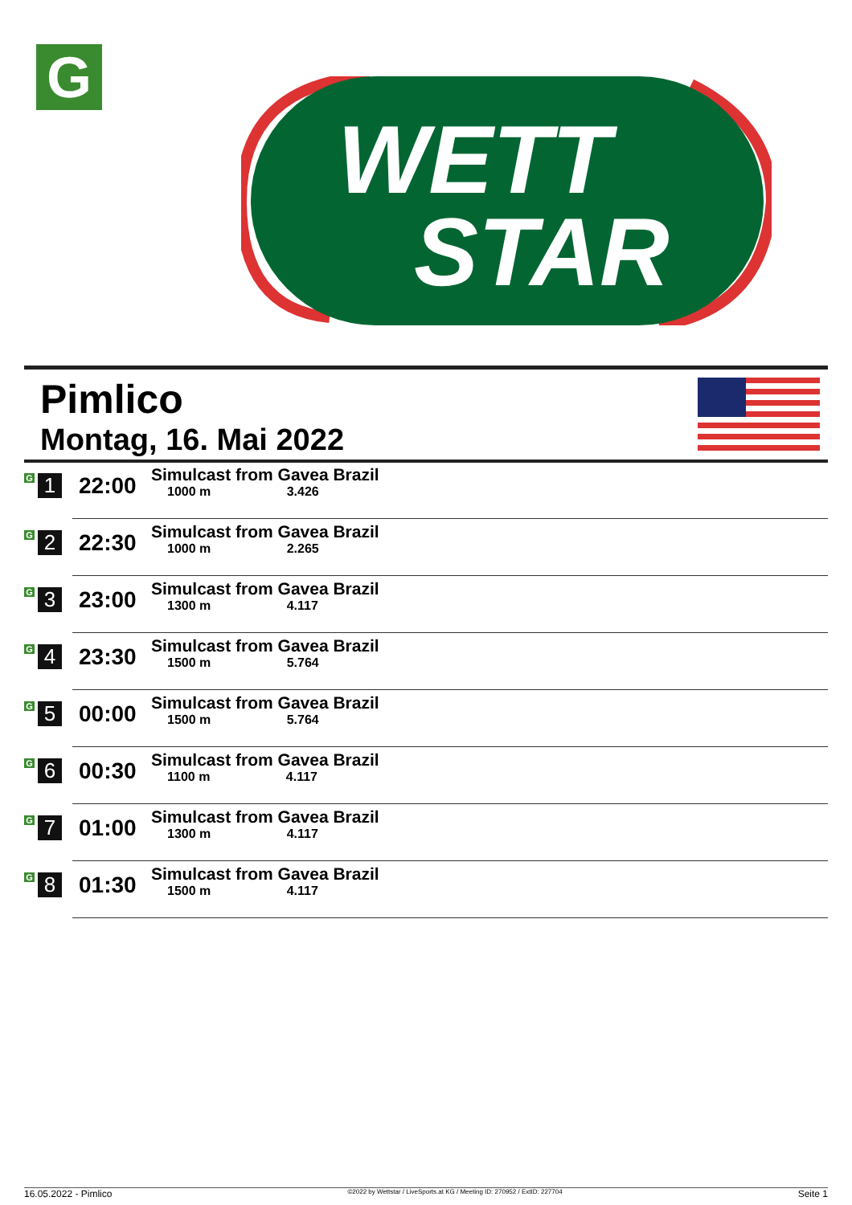G
WETT
STAR
Pimlico
Montag, 16. Mai 2022
| G 1 | 22:00 | Simulcast from Gavea Brazil 1000 m 3.426 |
| G 2 | 22:30 | Simulcast from Gavea Brazil 1000 m 2.265 |
| G 3 | 23:00 | Simulcast from Gavea Brazil 1300 m 4.117 |
| G 4 | 23:30 | Simulcast from Gavea Brazil 1500 m 5.764 |
| G 5 | 00:00 | Simulcast from Gavea Brazil 1500 m 5.764 |
| G 6 | 00:30 | Simulcast from Gavea Brazil 1100 m 4.117 |
| G 7 | 01:00 | Simulcast from Gavea Brazil 1300 m 4.117 |
| G 8 | 01:30 | Simulcast from Gavea Brazil 1500 m 4.117 |
16.05.2022 - Pimlico ©2022 by Wettstar / LiveSports.at KG / Meeting ID: 270952 / ExtID: 227704 Seite 1